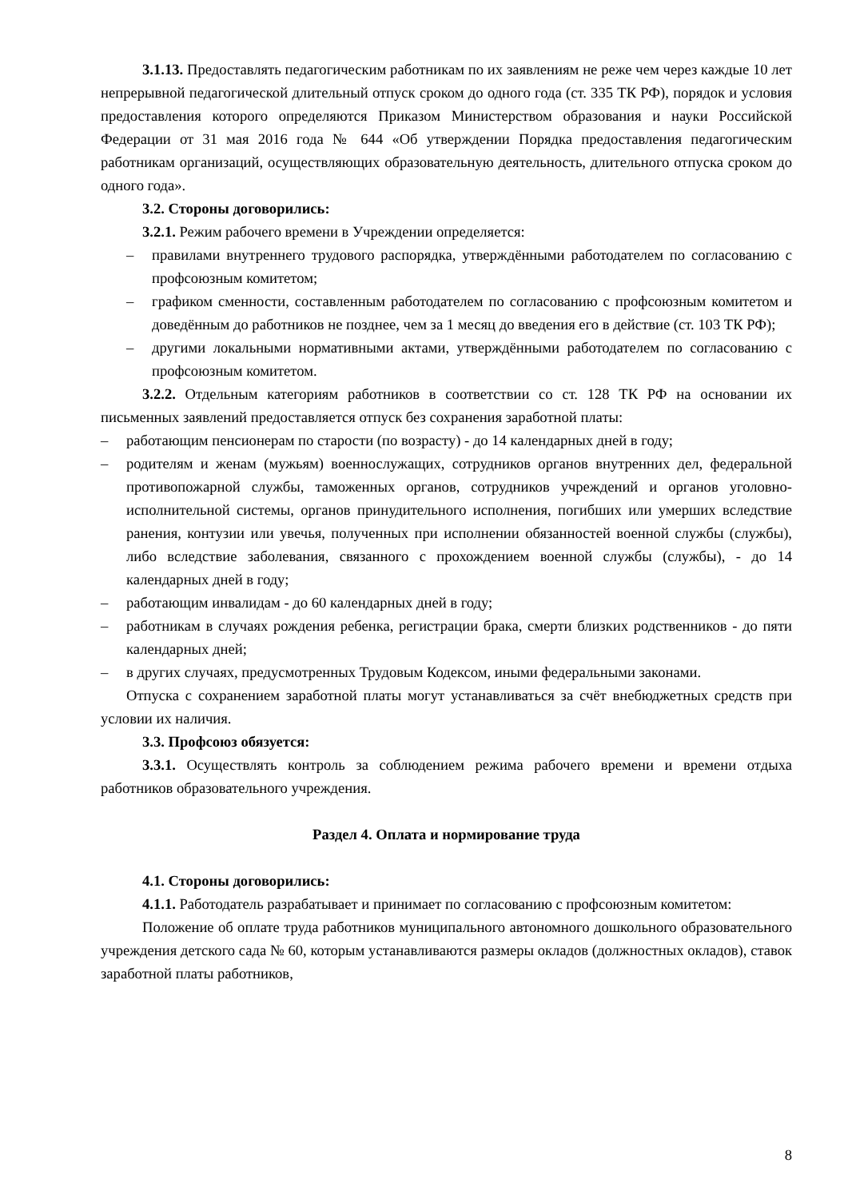3.1.13. Предоставлять педагогическим работникам по их заявлениям не реже чем через каждые 10 лет непрерывной педагогической длительный отпуск сроком до одного года (ст. 335 ТК РФ), порядок и условия предоставления которого определяются Приказом Министерством образования и науки Российской Федерации от 31 мая 2016 года № 644 «Об утверждении Порядка предоставления педагогическим работникам организаций, осуществляющих образовательную деятельность, длительного отпуска сроком до одного года».
3.2. Стороны договорились:
3.2.1. Режим рабочего времени в Учреждении определяется:
– правилами внутреннего трудового распорядка, утверждёнными работодателем по согласованию с профсоюзным комитетом;
– графиком сменности, составленным работодателем по согласованию с профсоюзным комитетом и доведённым до работников не позднее, чем за 1 месяц до введения его в действие (ст. 103 ТК РФ);
– другими локальными нормативными актами, утверждёнными работодателем по согласованию с профсоюзным комитетом.
3.2.2. Отдельным категориям работников в соответствии со ст. 128 ТК РФ на основании их письменных заявлений предоставляется отпуск без сохранения заработной платы:
– работающим пенсионерам по старости (по возрасту) - до 14 календарных дней в году;
– родителям и женам (мужьям) военнослужащих, сотрудников органов внутренних дел, федеральной противопожарной службы, таможенных органов, сотрудников учреждений и органов уголовно-исполнительной системы, органов принудительного исполнения, погибших или умерших вследствие ранения, контузии или увечья, полученных при исполнении обязанностей военной службы (службы), либо вследствие заболевания, связанного с прохождением военной службы (службы), - до 14 календарных дней в году;
– работающим инвалидам - до 60 календарных дней в году;
– работникам в случаях рождения ребенка, регистрации брака, смерти близких родственников - до пяти календарных дней;
– в других случаях, предусмотренных Трудовым Кодексом, иными федеральными законами.
Отпуска с сохранением заработной платы могут устанавливаться за счёт внебюджетных средств при условии их наличия.
3.3. Профсоюз обязуется:
3.3.1. Осуществлять контроль за соблюдением режима рабочего времени и времени отдыха работников образовательного учреждения.
Раздел 4. Оплата и нормирование труда
4.1. Стороны договорились:
4.1.1. Работодатель разрабатывает и принимает по согласованию с профсоюзным комитетом:
Положение об оплате труда работников муниципального автономного дошкольного образовательного учреждения детского сада № 60, которым устанавливаются размеры окладов (должностных окладов), ставок заработной платы работников,
8